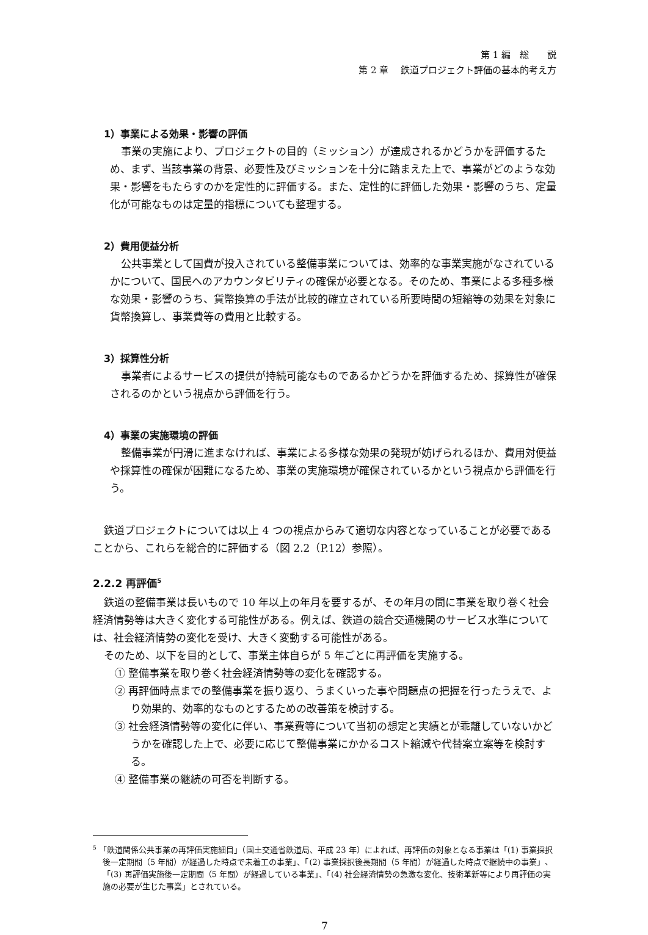第 1 編　総　　説
第 2 章　 鉄道プロジェクト評価の基本的考え方
1）事業による効果・影響の評価
事業の実施により、プロジェクトの目的（ミッション）が達成されるかどうかを評価するため、まず、当該事業の背景、必要性及びミッションを十分に踏まえた上で、事業がどのような効果・影響をもたらすのかを定性的に評価する。また、定性的に評価した効果・影響のうち、定量化が可能なものは定量的指標についても整理する。
2）費用便益分析
公共事業として国費が投入されている整備事業については、効率的な事業実施がなされているかについて、国民へのアカウンタビリティの確保が必要となる。そのため、事業による多種多様な効果・影響のうち、貨幣換算の手法が比較的確立されている所要時間の短縮等の効果を対象に貨幣換算し、事業費等の費用と比較する。
3）採算性分析
事業者によるサービスの提供が持続可能なものであるかどうかを評価するため、採算性が確保されるのかという視点から評価を行う。
4）事業の実施環境の評価
整備事業が円滑に進まなければ、事業による多様な効果の発現が妨げられるほか、費用対便益や採算性の確保が困難になるため、事業の実施環境が確保されているかという視点から評価を行う。
鉄道プロジェクトについては以上 4 つの視点からみて適切な内容となっていることが必要であることから、これらを総合的に評価する（図 2.2（P.12）参照）。
2.2.2 再評価<sup>5</sup>
鉄道の整備事業は長いもので 10 年以上の年月を要するが、その年月の間に事業を取り巻く社会経済情勢等は大きく変化する可能性がある。例えば、鉄道の競合交通機関のサービス水準については、社会経済情勢の変化を受け、大きく変動する可能性がある。
そのため、以下を目的として、事業主体自らが 5 年ごとに再評価を実施する。
① 整備事業を取り巻く社会経済情勢等の変化を確認する。
② 再評価時点までの整備事業を振り返り、うまくいった事や問題点の把握を行ったうえで、より効果的、効率的なものとするための改善策を検討する。
③ 社会経済情勢等の変化に伴い、事業費等について当初の想定と実績とが乖離していないかどうかを確認した上で、必要に応じて整備事業にかかるコスト縮減や代替案立案等を検討する。
④ 整備事業の継続の可否を判断する。
<sup>5</sup> 「鉄道関係公共事業の再評価実施細目」（国土交通省鉄道局、平成 23 年）によれば、再評価の対象となる事業は「(1) 事業採択後一定期間（5 年間）が経過した時点で未着工の事業」、「(2) 事業採択後長期間（5 年間）が経過した時点で継続中の事業」、「(3) 再評価実施後一定期間（5 年間）が経過している事業」、「(4) 社会経済情勢の急激な変化、技術革新等により再評価の実施の必要が生じた事業」とされている。
7